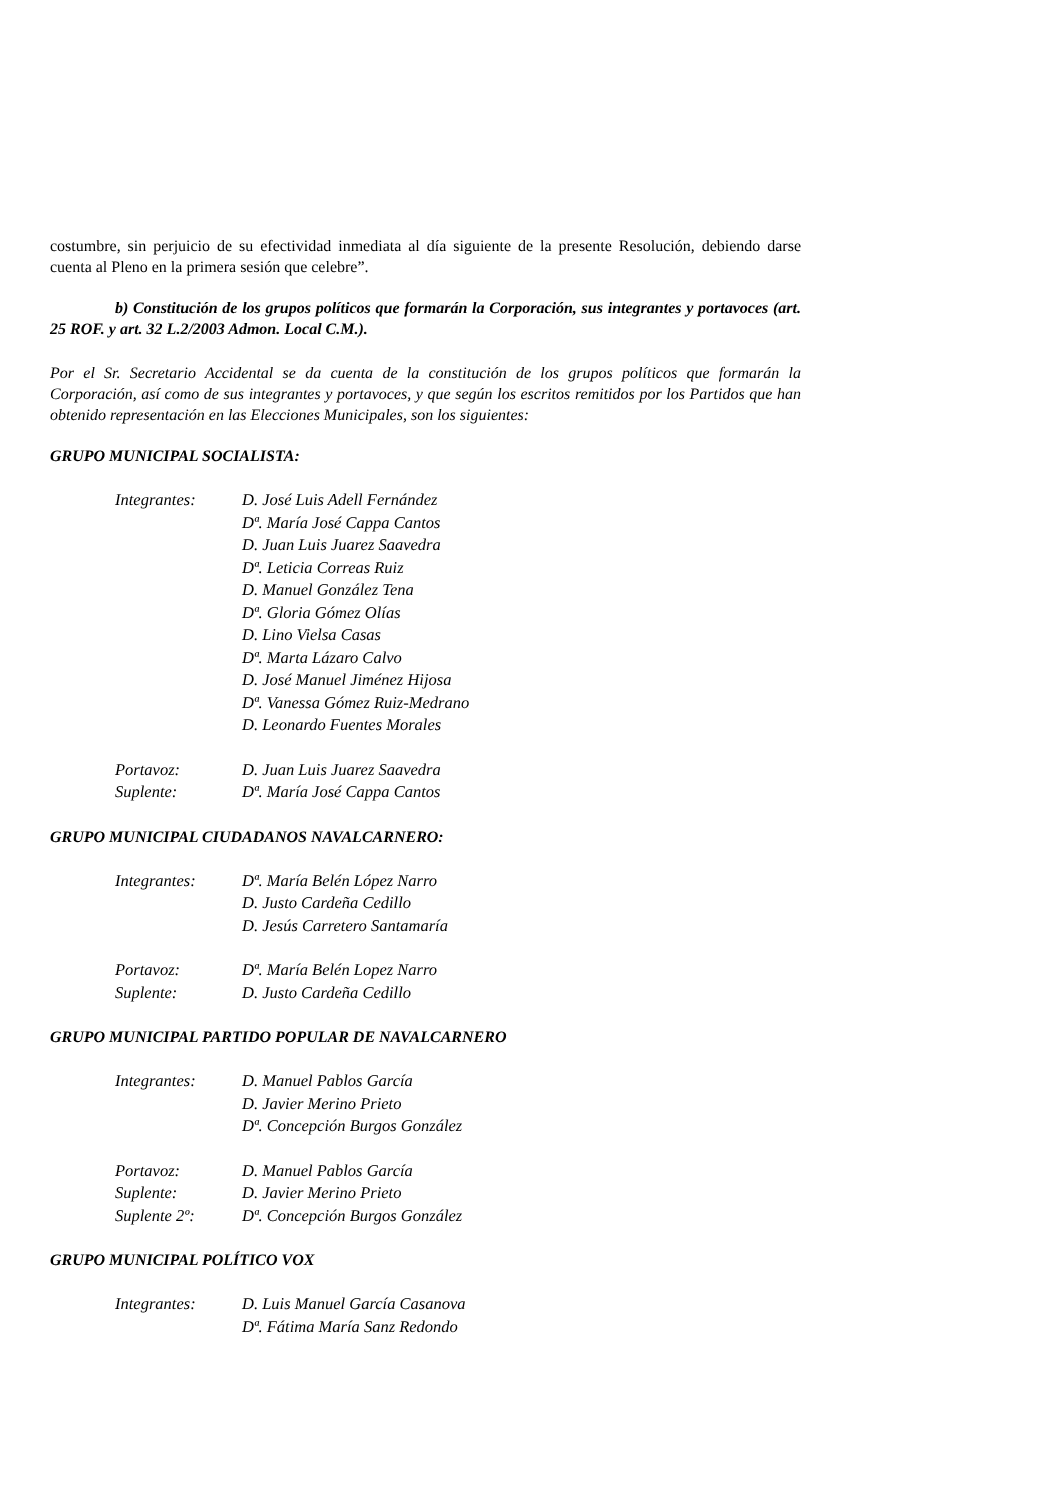costumbre, sin perjuicio de su efectividad inmediata al día siguiente de la presente Resolución, debiendo darse cuenta al Pleno en la primera sesión que celebre”.
b) Constitución de los grupos políticos que formarán la Corporación, sus integrantes y portavoces (art. 25 ROF. y art. 32 L.2/2003 Admon. Local C.M.).
Por el Sr. Secretario Accidental se da cuenta de la constitución de los grupos políticos que formarán la Corporación, así como de sus integrantes y portavoces, y que según los escritos remitidos por los Partidos que han obtenido representación en las Elecciones Municipales, son los siguientes:
GRUPO MUNICIPAL SOCIALISTA:
| Integrantes: | D. José Luis Adell Fernández |
| | Dª. María José Cappa Cantos |
| | D. Juan Luis Juarez Saavedra |
| | Dª. Leticia Correas Ruiz |
| | D. Manuel González Tena |
| | Dª. Gloria Gómez Olías |
| | D. Lino Vielsa Casas |
| | Dª. Marta Lázaro Calvo |
| | D. José Manuel Jiménez Hijosa |
| | Dª. Vanessa Gómez Ruiz-Medrano |
| | D. Leonardo Fuentes Morales |
| Portavoz: | D. Juan Luis Juarez Saavedra |
| Suplente: | Dª. María José Cappa Cantos |
GRUPO MUNICIPAL CIUDADANOS NAVALCARNERO:
| Integrantes: | Dª. María Belén López Narro |
| | D. Justo Cardeña Cedillo |
| | D. Jesús Carretero Santamaría |
| Portavoz: | Dª. María Belén Lopez Narro |
| Suplente: | D. Justo Cardeña Cedillo |
GRUPO MUNICIPAL PARTIDO POPULAR DE NAVALCARNERO
| Integrantes: | D. Manuel Pablos García |
| | D. Javier Merino Prieto |
| | Dª. Concepción Burgos González |
| Portavoz: | D. Manuel Pablos García |
| Suplente: | D. Javier Merino Prieto |
| Suplente 2º: | Dª. Concepción Burgos González |
GRUPO MUNICIPAL POLÍTICO VOX
| Integrantes: | D. Luis Manuel García Casanova |
| | Dª. Fátima María Sanz Redondo |